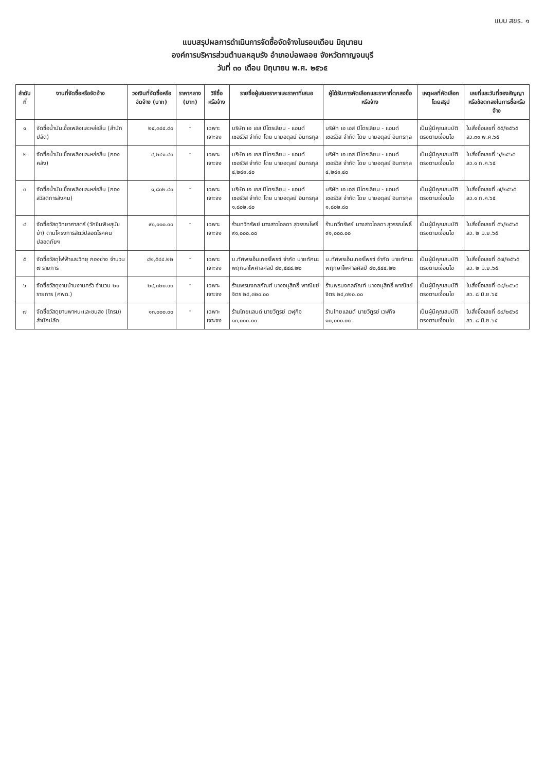แบบ สขร. ๑
แบบสรุปผลการดำเนินการจัดซื้อจัดจ้างในรอบเดือน มิถุนายน
องค์การบริหารส่วนตำบลหลุมรัง อำเภอบ่อพลอย จังหวัดกาญจนบุรี
วันที่ ๓๐ เดือน มิถุนายน พ.ศ. ๒๕๖๕
| ลำดับที่ | งานที่จัดซื้อหรือจัดจ้าง | วงเงินที่จัดซื้อหรือจัดจ้าง (บาท) | ราคากลาง (บาท) | วิธีซื้อหรือจ้าง | รายชื่อผู้เสนอราคาและราคาที่เสนอ | ผู้ได้รับการคัดเลือกและราคาที่ตกลงซื้อหรือจ้าง | เหตุผลที่คัดเลือกโดยสรุป | เลขที่และวันที่ของสัญญาหรือข้อตกลงในการซื้อหรือจ้าง |
| --- | --- | --- | --- | --- | --- | --- | --- | --- |
| ๑ | จัดซื้อน้ำมันเชื้อเพลิงและหล่อลื่น (สำนักปลัด) | ๒๔,๓๔๔.๔๐ | - | เฉพาะเจาะจง | บริษัท เอ เอส ปิโตรเลียม - แอนด์เซอร์วิส จำกัด โดย นายอดุลย์ อินทรกุล | บริษัท เอ เอส ปิโตรเลียม - แอนด์เซอร์วิส จำกัด โดย นายอดุลย์ อินทรกุล | เป็นผู้มีคุณสมบัติตรงตามเงื่อนไข | ใบสั่งซื้อเลขที่ ๕๕/๒๕๖๕ ลว.๓๑ พ.ค.๖๕ |
| ๒ | จัดซื้อน้ำมันเชื้อเพลิงและหล่อลื่น (กองคลัง) | ๔,๒๔๑.๔๐ | - | เฉพาะเจาะจง | บริษัท เอ เอส ปิโตรเลียม - แอนด์เซอร์วิส จำกัด โดย นายอดุลย์ อินทรกุล ๔,๒๔๑.๔๐ | บริษัท เอ เอส ปิโตรเลียม - แอนด์เซอร์วิส จำกัด โดย นายอดุลย์ อินทรกุล ๔,๒๔๑.๔๐ | เป็นผู้มีคุณสมบัติตรงตามเงื่อนไข | ใบสั่งซื้อเลขที่ ๖/๒๕๖๕ ลว.๑ ก.ค.๖๕ |
| ๓ | จัดซื้อน้ำมันเชื้อเพลิงและหล่อลื่น (กองสวัสดิการสังคม) | ๑,๘๐๒.๘๐ | - | เฉพาะเจาะจง | บริษัท เอ เอส ปิโตรเลียม - แอนด์เซอร์วิส จำกัด โดย นายอดุลย์ อินทรกุล ๑,๘๐๒.๘๐ | บริษัท เอ เอส ปิโตรเลียม - แอนด์เซอร์วิส จำกัด โดย นายอดุลย์ อินทรกุล ๑,๘๐๒.๘๐ | เป็นผู้มีคุณสมบัติตรงตามเงื่อนไข | ใบสั่งซื้อเลขที่ ๗/๒๕๖๕ ลว.๑ ก.ค.๖๕ |
| ๔ | จัดซื้อวัสดุวิทยาศาสตร์ (วัคซีนพิษสุนัขบ้า) ตามโครงการสัตว์ปลอดโรคคนปลอดภัยฯ | ๙๑,๐๐๐.๐๐ | - | เฉพาะเจาะจง | ร้านทวีทรัพย์ นางสาวไอลดา สุวรรณโพธิ์ ๙๑,๐๐๐.๐๐ | ร้านทวีทรัพย์ นางสาวไอลดา สุวรรณโพธิ์ ๙๑,๐๐๐.๐๐ | เป็นผู้มีคุณสมบัติตรงตามเงื่อนไข | ใบสั่งซื้อเลขที่ ๕๖/๒๕๖๕ ลว. ๒ มิ.ย.๖๕ |
| ๕ | จัดซื้อวัสดุไฟฟ้าและวิทยุ กองช่าง จำนวน ๗ รายการ | ๔๒,๕๔๔.๒๒ | - | เฉพาะเจาะจง | บ.ทัศพรเอ็นเทอร์ไพรซ์ จำกัด นายทัศนะ พฤกษาไพศาลศิลป์ ๔๒,๕๔๔.๒๒ | บ.ทัศพรเอ็นเทอร์ไพรซ์ จำกัด นายทัศนะ พฤกษาไพศาลศิลป์ ๔๒,๕๔๔.๒๒ | เป็นผู้มีคุณสมบัติตรงตามเงื่อนไข | ใบสั่งซื้อเลขที่ ๕๗/๒๕๖๕ ลว. ๒ มิ.ย.๖๕ |
| ๖ | จัดซื้อวัสดุงานบ้านงานครัว จำนวน ๒๐ รายการ (ศพด.) | ๒๔,๓๒๐.๐๐ | - | เฉพาะเจาะจง | ร้านพรมงคลภัณฑ์ นางอนุสิทธิ์ พาณิชย์จิตร ๒๔,๓๒๐.๐๐ | ร้านพรมงคลภัณฑ์ นางอนุสิทธิ์ พาณิชย์จิตร ๒๔,๓๒๐.๐๐ | เป็นผู้มีคุณสมบัติตรงตามเงื่อนไข | ใบสั่งซื้อเลขที่ ๕๘/๒๕๖๕ ลว. ๘ มิ.ย.๖๕ |
| ๗ | จัดซื้อวัสดุยานพาหนะและขนส่ง (ไทรม) สำนักปลัด | ๑๓,๐๐๐.๐๐ | - | เฉพาะเจาะจง | ร้านไทยแลนด์ นายวิฑูรย์ เวฬุกิจ ๑๓,๐๐๐.๐๐ | ร้านไทยแลนด์ นายวิฑูรย์ เวฬุกิจ ๑๓,๐๐๐.๐๐ | เป็นผู้มีคุณสมบัติตรงตามเงื่อนไข | ใบสั่งซื้อเลขที่ ๕๙/๒๕๖๕ ลว. ๘ มิ.ย.๖๕ |